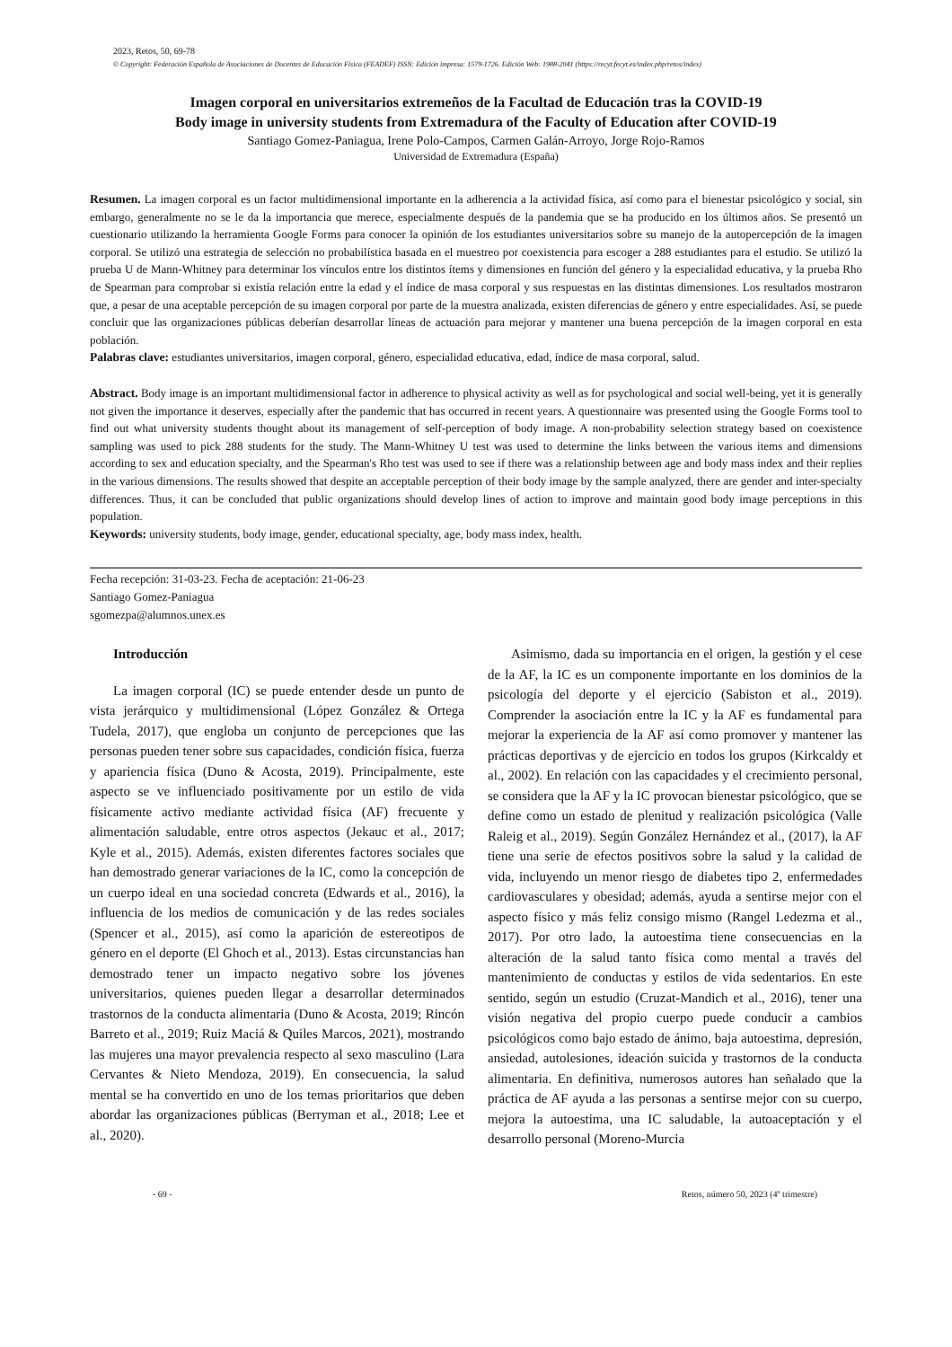2023, Retos, 50, 69-78
© Copyright: Federación Española de Asociaciones de Docentes de Educación Física (FEADEF) ISSN: Edición impresa: 1579-1726. Edición Web: 1988-2041 (https://recyt.fecyt.es/index.php/retos/index)
Imagen corporal en universitarios extremeños de la Facultad de Educación tras la COVID-19
Body image in university students from Extremadura of the Faculty of Education after COVID-19
Santiago Gomez-Paniagua, Irene Polo-Campos, Carmen Galán-Arroyo, Jorge Rojo-Ramos
Universidad de Extremadura (España)
Resumen. La imagen corporal es un factor multidimensional importante en la adherencia a la actividad física, así como para el bienestar psicológico y social, sin embargo, generalmente no se le da la importancia que merece, especialmente después de la pandemia que se ha producido en los últimos años. Se presentó un cuestionario utilizando la herramienta Google Forms para conocer la opinión de los estudiantes universitarios sobre su manejo de la autopercepción de la imagen corporal. Se utilizó una estrategia de selección no probabilística basada en el muestreo por coexistencia para escoger a 288 estudiantes para el estudio. Se utilizó la prueba U de Mann-Whitney para determinar los vínculos entre los distintos ítems y dimensiones en función del género y la especialidad educativa, y la prueba Rho de Spearman para comprobar si existía relación entre la edad y el índice de masa corporal y sus respuestas en las distintas dimensiones. Los resultados mostraron que, a pesar de una aceptable percepción de su imagen corporal por parte de la muestra analizada, existen diferencias de género y entre especialidades. Así, se puede concluir que las organizaciones públicas deberían desarrollar líneas de actuación para mejorar y mantener una buena percepción de la imagen corporal en esta población.
Palabras clave: estudiantes universitarios, imagen corporal, género, especialidad educativa, edad, índice de masa corporal, salud.
Abstract. Body image is an important multidimensional factor in adherence to physical activity as well as for psychological and social well-being, yet it is generally not given the importance it deserves, especially after the pandemic that has occurred in recent years. A questionnaire was presented using the Google Forms tool to find out what university students thought about its management of self-perception of body image. A non-probability selection strategy based on coexistence sampling was used to pick 288 students for the study. The Mann-Whitney U test was used to determine the links between the various items and dimensions according to sex and education specialty, and the Spearman's Rho test was used to see if there was a relationship between age and body mass index and their replies in the various dimensions. The results showed that despite an acceptable perception of their body image by the sample analyzed, there are gender and inter-specialty differences. Thus, it can be concluded that public organizations should develop lines of action to improve and maintain good body image perceptions in this population.
Keywords: university students, body image, gender, educational specialty, age, body mass index, health.
Fecha recepción: 31-03-23. Fecha de aceptación: 21-06-23
Santiago Gomez-Paniagua
sgomezpa@alumnos.unex.es
Introducción
La imagen corporal (IC) se puede entender desde un punto de vista jerárquico y multidimensional (López González & Ortega Tudela, 2017), que engloba un conjunto de percepciones que las personas pueden tener sobre sus capacidades, condición física, fuerza y apariencia física (Duno & Acosta, 2019). Principalmente, este aspecto se ve influenciado positivamente por un estilo de vida físicamente activo mediante actividad física (AF) frecuente y alimentación saludable, entre otros aspectos (Jekauc et al., 2017; Kyle et al., 2015). Además, existen diferentes factores sociales que han demostrado generar variaciones de la IC, como la concepción de un cuerpo ideal en una sociedad concreta (Edwards et al., 2016), la influencia de los medios de comunicación y de las redes sociales (Spencer et al., 2015), así como la aparición de estereotipos de género en el deporte (El Ghoch et al., 2013). Estas circunstancias han demostrado tener un impacto negativo sobre los jóvenes universitarios, quienes pueden llegar a desarrollar determinados trastornos de la conducta alimentaria (Duno & Acosta, 2019; Rincón Barreto et al., 2019; Ruiz Maciá & Quiles Marcos, 2021), mostrando las mujeres una mayor prevalencia respecto al sexo masculino (Lara Cervantes & Nieto Mendoza, 2019). En consecuencia, la salud mental se ha convertido en uno de los temas prioritarios que deben abordar las organizaciones públicas (Berryman et al., 2018; Lee et al., 2020).
Asimismo, dada su importancia en el origen, la gestión y el cese de la AF, la IC es un componente importante en los dominios de la psicología del deporte y el ejercicio (Sabiston et al., 2019). Comprender la asociación entre la IC y la AF es fundamental para mejorar la experiencia de la AF así como promover y mantener las prácticas deportivas y de ejercicio en todos los grupos (Kirkcaldy et al., 2002). En relación con las capacidades y el crecimiento personal, se considera que la AF y la IC provocan bienestar psicológico, que se define como un estado de plenitud y realización psicológica (Valle Raleig et al., 2019). Según González Hernández et al., (2017), la AF tiene una serie de efectos positivos sobre la salud y la calidad de vida, incluyendo un menor riesgo de diabetes tipo 2, enfermedades cardiovasculares y obesidad; además, ayuda a sentirse mejor con el aspecto físico y más feliz consigo mismo (Rangel Ledezma et al., 2017). Por otro lado, la autoestima tiene consecuencias en la alteración de la salud tanto física como mental a través del mantenimiento de conductas y estilos de vida sedentarios. En este sentido, según un estudio (Cruzat-Mandich et al., 2016), tener una visión negativa del propio cuerpo puede conducir a cambios psicológicos como bajo estado de ánimo, baja autoestima, depresión, ansiedad, autolesiones, ideación suicida y trastornos de la conducta alimentaria. En definitiva, numerosos autores han señalado que la práctica de AF ayuda a las personas a sentirse mejor con su cuerpo, mejora la autoestima, una IC saludable, la autoaceptación y el desarrollo personal (Moreno-Murcia
- 69 - Retos, número 50, 2023 (4º trimestre)